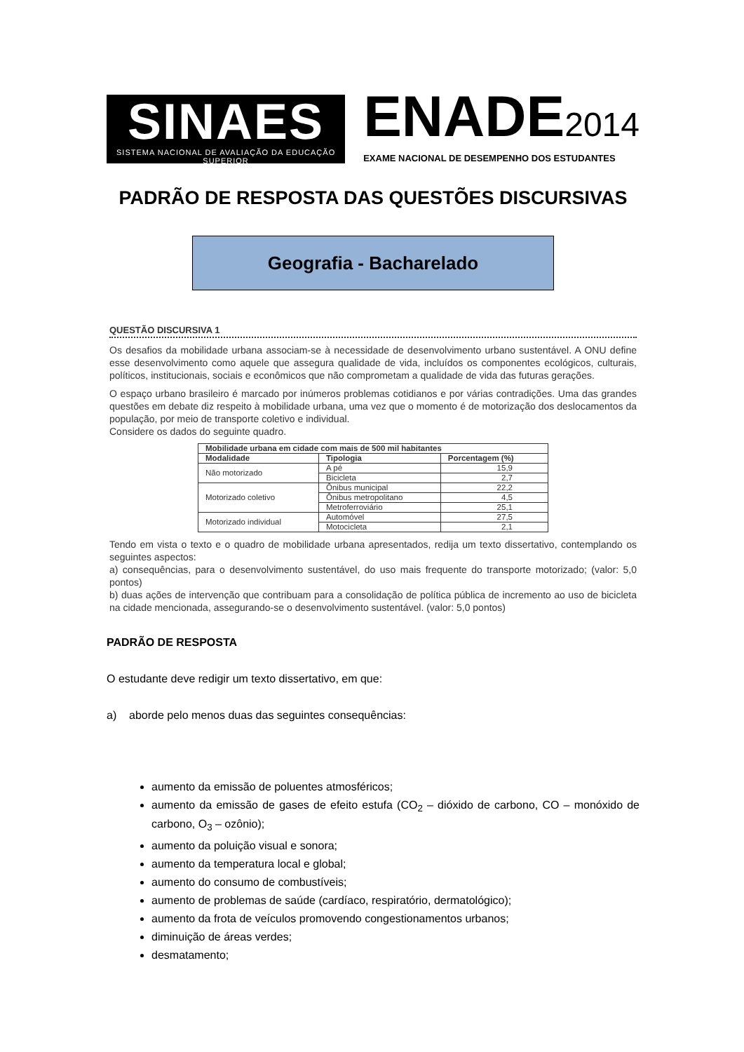SINAES
SISTEMA NACIONAL DE AVALIAÇÃO DA EDUCAÇÃO SUPERIOR
ENADE2014
EXAME NACIONAL DE DESEMPENHO DOS ESTUDANTES
PADRÃO DE RESPOSTA DAS QUESTÕES DISCURSIVAS
Geografia - Bacharelado
QUESTÃO DISCURSIVA 1
Os desafios da mobilidade urbana associam-se à necessidade de desenvolvimento urbano sustentável. A ONU define esse desenvolvimento como aquele que assegura qualidade de vida, incluídos os componentes ecológicos, culturais, políticos, institucionais, sociais e econômicos que não comprometam a qualidade de vida das futuras gerações.
O espaço urbano brasileiro é marcado por inúmeros problemas cotidianos e por várias contradições. Uma das grandes questões em debate diz respeito à mobilidade urbana, uma vez que o momento é de motorização dos deslocamentos da população, por meio de transporte coletivo e individual.
Considere os dados do seguinte quadro.
| Mobilidade urbana em cidade com mais de 500 mil habitantes | | |
| --- | --- | --- |
| Modalidade | Tipologia | Porcentagem (%) |
| Não motorizado | A pé | 15,9 |
| | Bicicleta | 2,7 |
| Motorizado coletivo | Ônibus municipal | 22,2 |
| | Ônibus metropolitano | 4,5 |
| | Metroferroviário | 25,1 |
| Motorizado individual | Automóvel | 27,5 |
| | Motocicleta | 2,1 |
Tendo em vista o texto e o quadro de mobilidade urbana apresentados, redija um texto dissertativo, contemplando os seguintes aspectos:
a) consequências, para o desenvolvimento sustentável, do uso mais frequente do transporte motorizado; (valor: 5,0 pontos)
b) duas ações de intervenção que contribuam para a consolidação de política pública de incremento ao uso de bicicleta na cidade mencionada, assegurando-se o desenvolvimento sustentável. (valor: 5,0 pontos)
PADRÃO DE RESPOSTA
O estudante deve redigir um texto dissertativo, em que:
a) aborde pelo menos duas das seguintes consequências:
aumento da emissão de poluentes atmosféricos;
aumento da emissão de gases de efeito estufa (CO<sub>2</sub> – dióxido de carbono, CO – monóxido de carbono, O<sub>3</sub> – ozônio);
aumento da poluição visual e sonora;
aumento da temperatura local e global;
aumento do consumo de combustíveis;
aumento de problemas de saúde (cardíaco, respiratório, dermatológico);
aumento da frota de veículos promovendo congestionamentos urbanos;
diminuição de áreas verdes;
desmatamento;